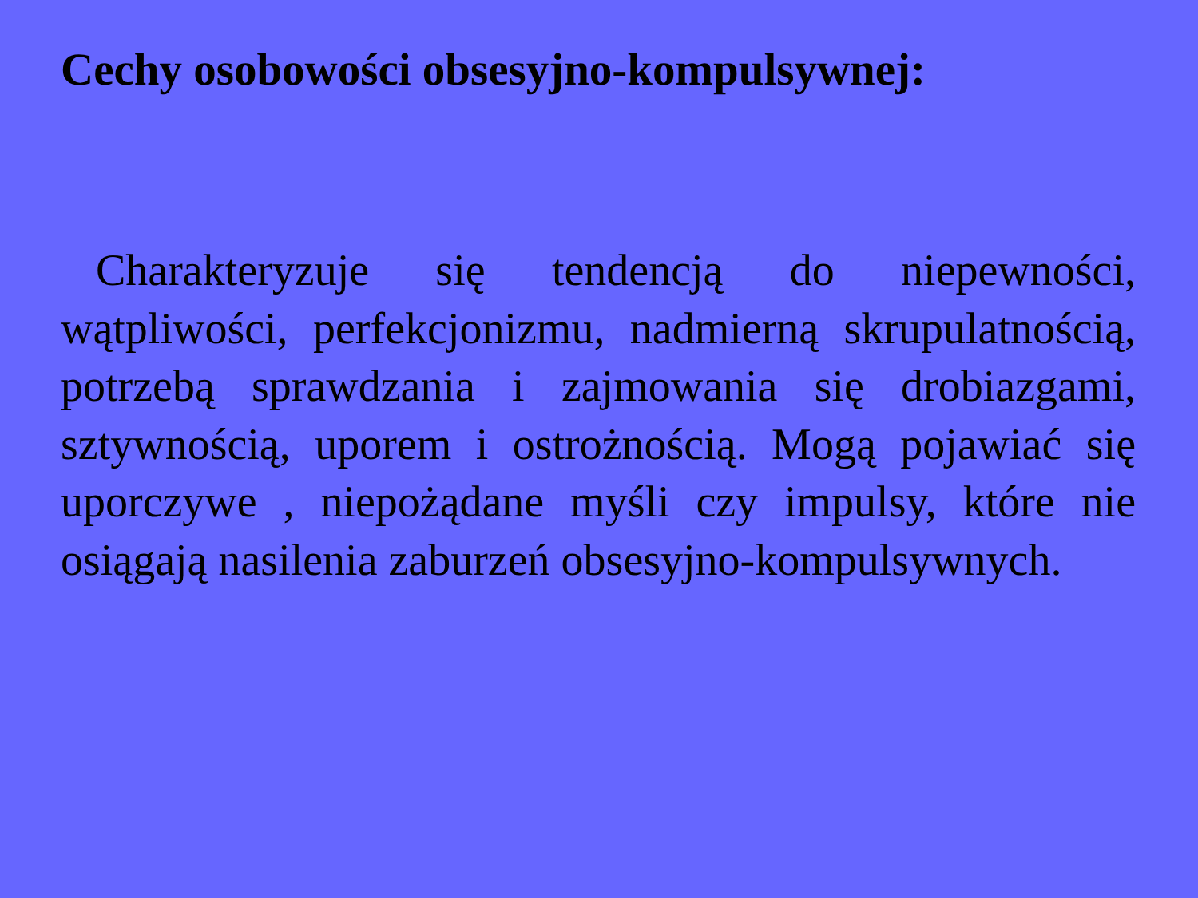Cechy osobowości obsesyjno-kompulsywnej:
Charakteryzuje się tendencją do niepewności, wątpliwości, perfekcjonizmu, nadmierną skrupulatnością, potrzebą sprawdzania i zajmowania się drobiazgami, sztywnością, uporem i ostrożnością. Mogą pojawiać się uporczywe , niepożądane myśli czy impulsy, które nie osiągają nasilenia zaburzeń obsesyjno-kompulsywnych.